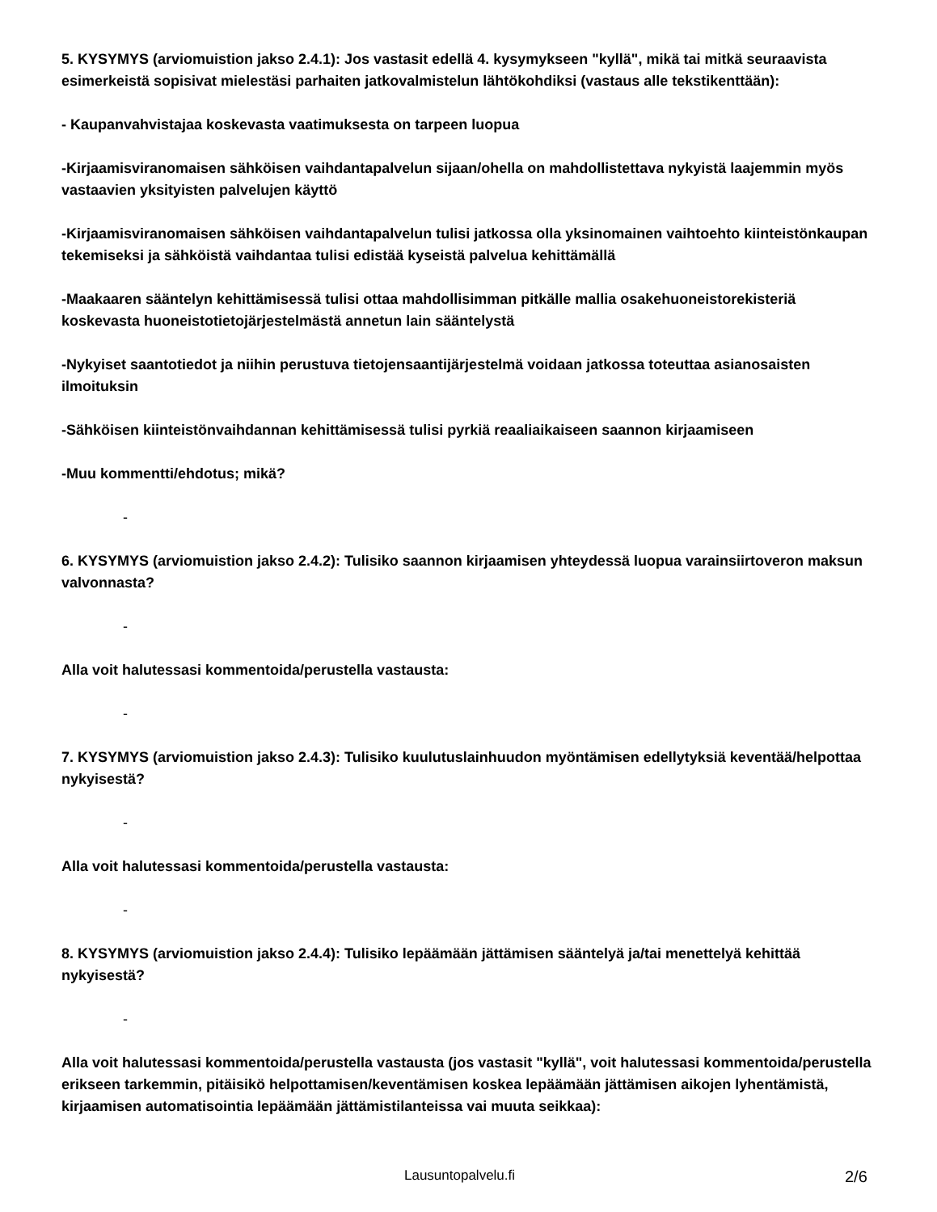5. KYSYMYS (arviomuistion jakso 2.4.1): Jos vastasit edellä 4. kysymykseen "kyllä", mikä tai mitkä seuraavista esimerkeistä sopisivat mielestäsi parhaiten jatkovalmistelun lähtökohdiksi (vastaus alle tekstikenttään):
- Kaupanvahvistajaa koskevasta vaatimuksesta on tarpeen luopua
-Kirjaamisviranomaisen sähköisen vaihdantapalvelun sijaan/ohella on mahdollistettava nykyistä laajemmin myös vastaavien yksityisten palvelujen käyttö
-Kirjaamisviranomaisen sähköisen vaihdantapalvelun tulisi jatkossa olla yksinomainen vaihtoehto kiinteistönkaupan tekemiseksi ja sähköistä vaihdantaa tulisi edistää kyseistä palvelua kehittämällä
-Maakaaren sääntelyn kehittämisessä tulisi ottaa mahdollisimman pitkälle mallia osakehuoneistorekisteriä koskevasta huoneistotietojärjestelmästä annetun lain sääntelystä
-Nykyiset saantotiedot ja niihin perustuva tietojensaantijärjestelmä voidaan jatkossa toteuttaa asianosaisten ilmoituksin
-Sähköisen kiinteistönvaihdannan kehittämisessä tulisi pyrkiä reaaliaikaiseen saannon kirjaamiseen
-Muu kommentti/ehdotus; mikä?
-
6. KYSYMYS (arviomuistion jakso 2.4.2): Tulisiko saannon kirjaamisen yhteydessä luopua varainsiirtoveron maksun valvonnasta?
-
Alla voit halutessasi kommentoida/perustella vastausta:
-
7. KYSYMYS (arviomuistion jakso 2.4.3): Tulisiko kuulutuslainhuudon myöntämisen edellytyksiä keventää/helpottaa nykyisestä?
-
Alla voit halutessasi kommentoida/perustella vastausta:
-
8. KYSYMYS (arviomuistion jakso 2.4.4): Tulisiko lepäämään jättämisen sääntelyä ja/tai menettelyä kehittää nykyisestä?
-
Alla voit halutessasi kommentoida/perustella vastausta (jos vastasit "kyllä", voit halutessasi kommentoida/perustella erikseen tarkemmin, pitäisikö helpottamisen/keventämisen koskea lepäämään jättämisen aikojen lyhentämistä, kirjaamisen automatisointia lepäämään jättämistilanteissa vai muuta seikkaa):
Lausuntopalvelu.fi 2/6